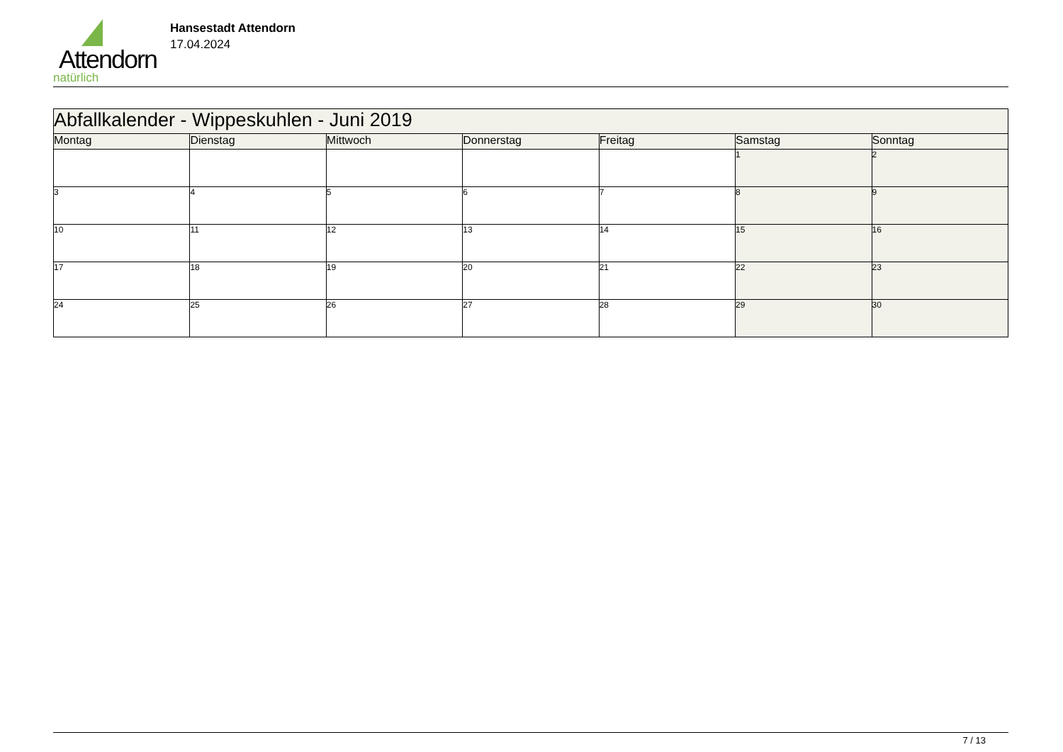Attendorn
natürlich
Hansestadt Attendorn
17.04.2024
| Abfallkalender - Wippeskuhlen - Juni 2019 | | | | | | |
| Montag | Dienstag | Mittwoch | Donnerstag | Freitag | Samstag | Sonntag |
| | | | | | 1 | 2 |
| 3 | 4 | 5 | 6 | 7 | 8 | 9 |
| 10 | 11 | 12 | 13 | 14 | 15 | 16 |
| 17 | 18 | 19 | 20 | 21 | 22 | 23 |
| 24 | 25 | 26 | 27 | 28 | 29 | 30 |
7 / 13